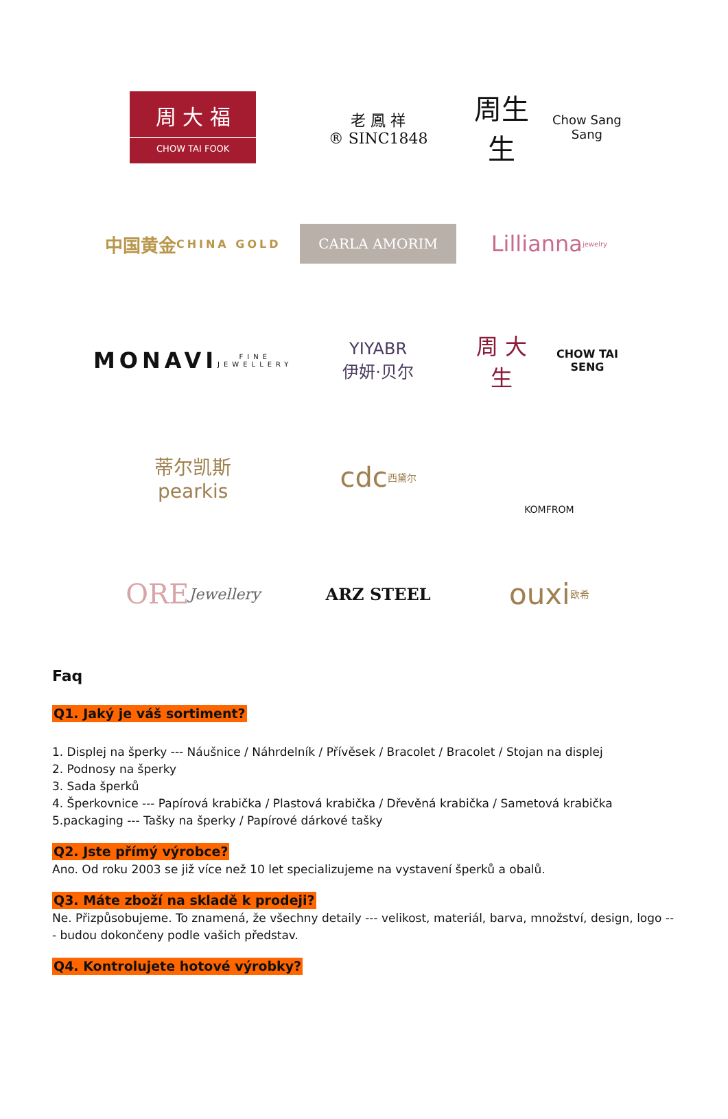周 大 福
CHOW TAI FOOK
老 鳳 祥
® SINC1848
周生生
Chow Sang Sang
中国黄金
CHINA GOLD
CARLA AMORIM
Lillianna
jewelry
MONAVI
FINE JEWELLERY
YIYABR
伊妍·贝尔
周 大 生
CHOW TAI SENG
蒂尔凯斯
pearkis
cdc
西黛尔
KOMFROM
ORE
Jewellery
ARZ STEEL
ouxi 欧希
Faq
Q1. Jaký je váš sortiment?
1. Displej na šperky --- Náušnice / Náhrdelník / Přívěsek / Bracolet / Bracolet / Stojan na displej
2. Podnosy na šperky
3. Sada šperků
4. Šperkovnice --- Papírová krabička / Plastová krabička / Dřevěná krabička / Sametová krabička
5.packaging --- Tašky na šperky / Papírové dárkové tašky
Q2. Jste přímý výrobce?
Ano. Od roku 2003 se již více než 10 let specializujeme na vystavení šperků a obalů.
Q3. Máte zboží na skladě k prodeji?
Ne. Přizpůsobujeme. To znamená, že všechny detaily --- velikost, materiál, barva, množství, design, logo --- budou dokončeny podle vašich představ.
Q4. Kontrolujete hotové výrobky?